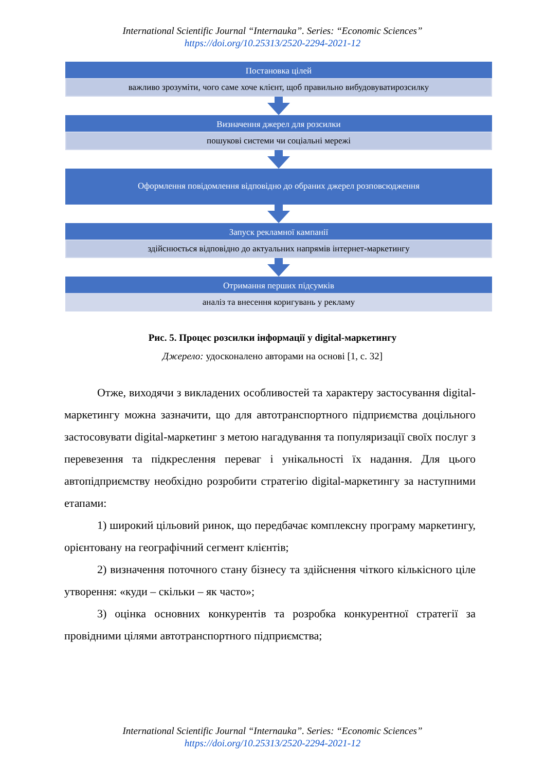International Scientific Journal “Internauka”. Series: “Economic Sciences”
https://doi.org/10.25313/2520-2294-2021-12
Постановка цілей
важливо зрозуміти, чого саме хоче клієнт, щоб правильно вибудовуватирозсилку
Визначення джерел для розсилки
пошукові системи чи соціальні мережі
Оформлення повідомлення відповідно до обраних джерел розповсюдження
Запуск рекламної кампанії
здійснюється відповідно до актуальних напрямів інтернет-маркетингу
Отримання перших підсумків
аналіз та внесення коригувань у рекламу
Рис. 5. Процес розсилки інформації у digital-маркетингу
Джерело: удосконалено авторами на основі [1, с. 32]
Отже, виходячи з викладених особливостей та характеру застосування digital-маркетингу можна зазначити, що для автотранспортного підприємства доцільного застосовувати digital-маркетинг з метою нагадування та популяризації своїх послуг з перевезення та підкреслення переваг і унікальності їх надання. Для цього автопідприємству необхідно розробити стратегію digital-маркетингу за наступними етапами:
1) широкий цільовий ринок, що передбачає комплексну програму маркетингу, орієнтовану на географічний сегмент клієнтів;
2) визначення поточного стану бізнесу та здійснення чіткого кількісного ціле утворення: «куди – скільки – як часто»;
3) оцінка основних конкурентів та розробка конкурентної стратегії за провідними цілями автотранспортного підприємства;
International Scientific Journal “Internauka”. Series: “Economic Sciences”
https://doi.org/10.25313/2520-2294-2021-12